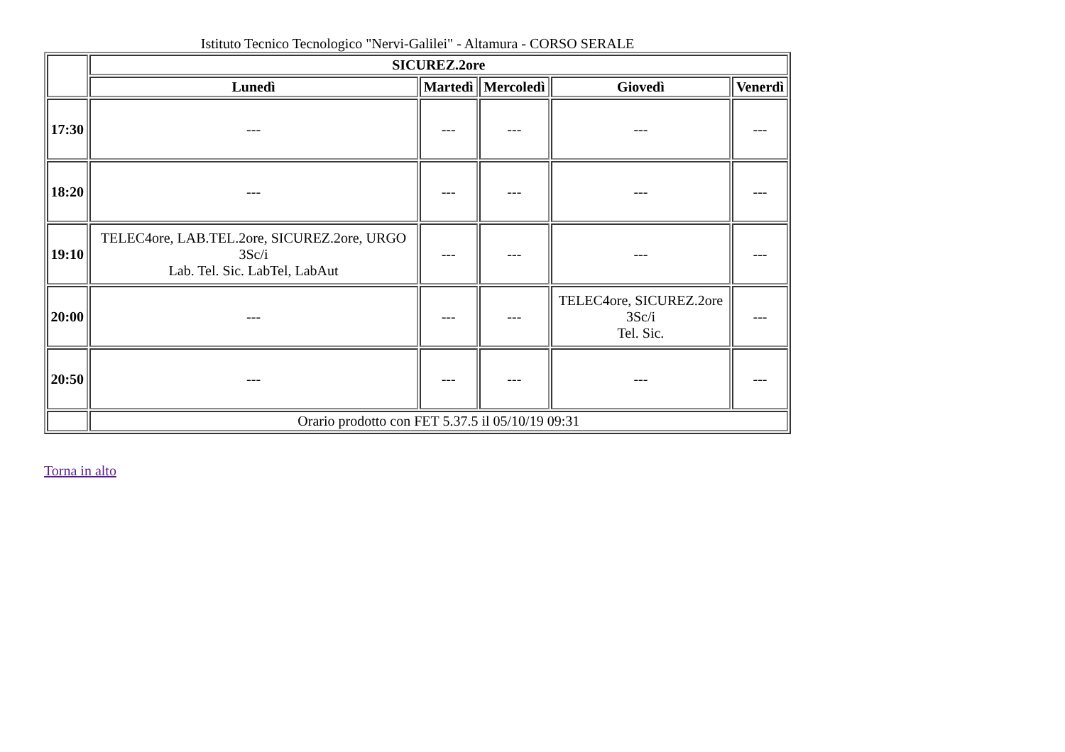Istituto Tecnico Tecnologico "Nervi-Galilei" - Altamura - CORSO SERALE
| | SICUREZ.2ore | | | | |
| --- | --- | --- | --- | --- | --- |
| | Lunedì | Martedì | Mercoledì | Giovedì | Venerdì |
| 17:30 | --- | --- | --- | --- | --- |
| 18:20 | --- | --- | --- | --- | --- |
| 19:10 | TELEC4ore, LAB.TEL.2ore, SICUREZ.2ore, URGO 3Sc/i Lab. Tel. Sic. LabTel, LabAut | --- | --- | --- | --- |
| 20:00 | --- | --- | --- | TELEC4ore, SICUREZ.2ore 3Sc/i Tel. Sic. | --- |
| 20:50 | --- | --- | --- | --- | --- |
| | Orario prodotto con FET 5.37.5 il 05/10/19 09:31 | | | | |
Torna in alto